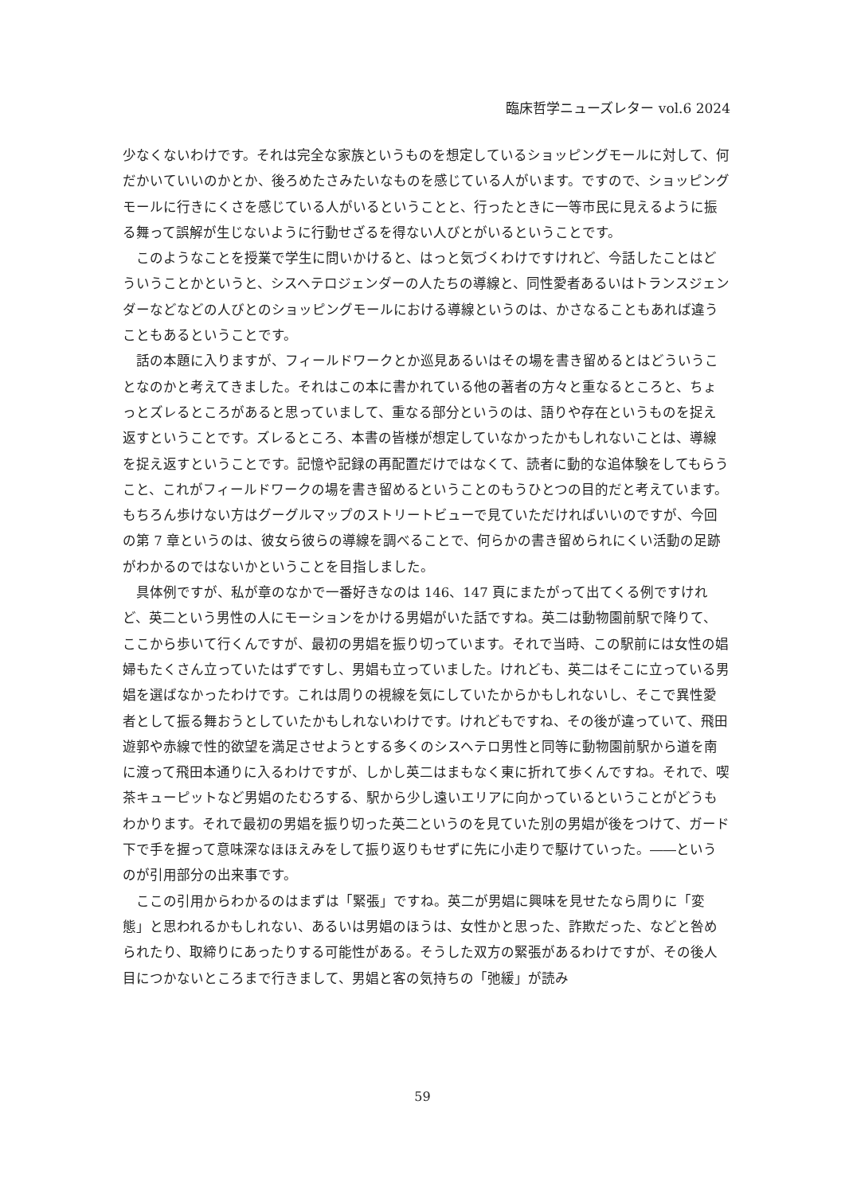臨床哲学ニューズレター vol.6 2024
少なくないわけです。それは完全な家族というものを想定しているショッピングモールに対して、何だかいていいのかとか、後ろめたさみたいなものを感じている人がいます。ですので、ショッピングモールに行きにくさを感じている人がいるということと、行ったときに一等市民に見えるように振る舞って誤解が生じないように行動せざるを得ない人びとがいるということです。
このようなことを授業で学生に問いかけると、はっと気づくわけですけれど、今話したことはどういうことかというと、シスヘテロジェンダーの人たちの導線と、同性愛者あるいはトランスジェンダーなどなどの人びとのショッピングモールにおける導線というのは、かさなることもあれば違うこともあるということです。
話の本題に入りますが、フィールドワークとか巡見あるいはその場を書き留めるとはどういうことなのかと考えてきました。それはこの本に書かれている他の著者の方々と重なるところと、ちょっとズレるところがあると思っていまして、重なる部分というのは、語りや存在というものを捉え返すということです。ズレるところ、本書の皆様が想定していなかったかもしれないことは、導線を捉え返すということです。記憶や記録の再配置だけではなくて、読者に動的な追体験をしてもらうこと、これがフィールドワークの場を書き留めるということのもうひとつの目的だと考えています。もちろん歩けない方はグーグルマップのストリートビューで見ていただければいいのですが、今回の第 7 章というのは、彼女ら彼らの導線を調べることで、何らかの書き留められにくい活動の足跡がわかるのではないかということを目指しました。
具体例ですが、私が章のなかで一番好きなのは 146、147 頁にまたがって出てくる例ですけれど、英二という男性の人にモーションをかける男娼がいた話ですね。英二は動物園前駅で降りて、ここから歩いて行くんですが、最初の男娼を振り切っています。それで当時、この駅前には女性の娼婦もたくさん立っていたはずですし、男娼も立っていました。けれども、英二はそこに立っている男娼を選ばなかったわけです。これは周りの視線を気にしていたからかもしれないし、そこで異性愛者として振る舞おうとしていたかもしれないわけです。けれどもですね、その後が違っていて、飛田遊郭や赤線で性的欲望を満足させようとする多くのシスヘテロ男性と同等に動物園前駅から道を南に渡って飛田本通りに入るわけですが、しかし英二はまもなく東に折れて歩くんですね。それで、喫茶キューピットなど男娼のたむろする、駅から少し遠いエリアに向かっているということがどうもわかります。それで最初の男娼を振り切った英二というのを見ていた別の男娼が後をつけて、ガード下で手を握って意味深なほほえみをして振り返りもせずに先に小走りで駆けていった。――というのが引用部分の出来事です。
ここの引用からわかるのはまずは「緊張」ですね。英二が男娼に興味を見せたなら周りに「変態」と思われるかもしれない、あるいは男娼のほうは、女性かと思った、詐欺だった、などと咎められたり、取締りにあったりする可能性がある。そうした双方の緊張があるわけですが、その後人目につかないところまで行きまして、男娼と客の気持ちの「弛緩」が読み
59